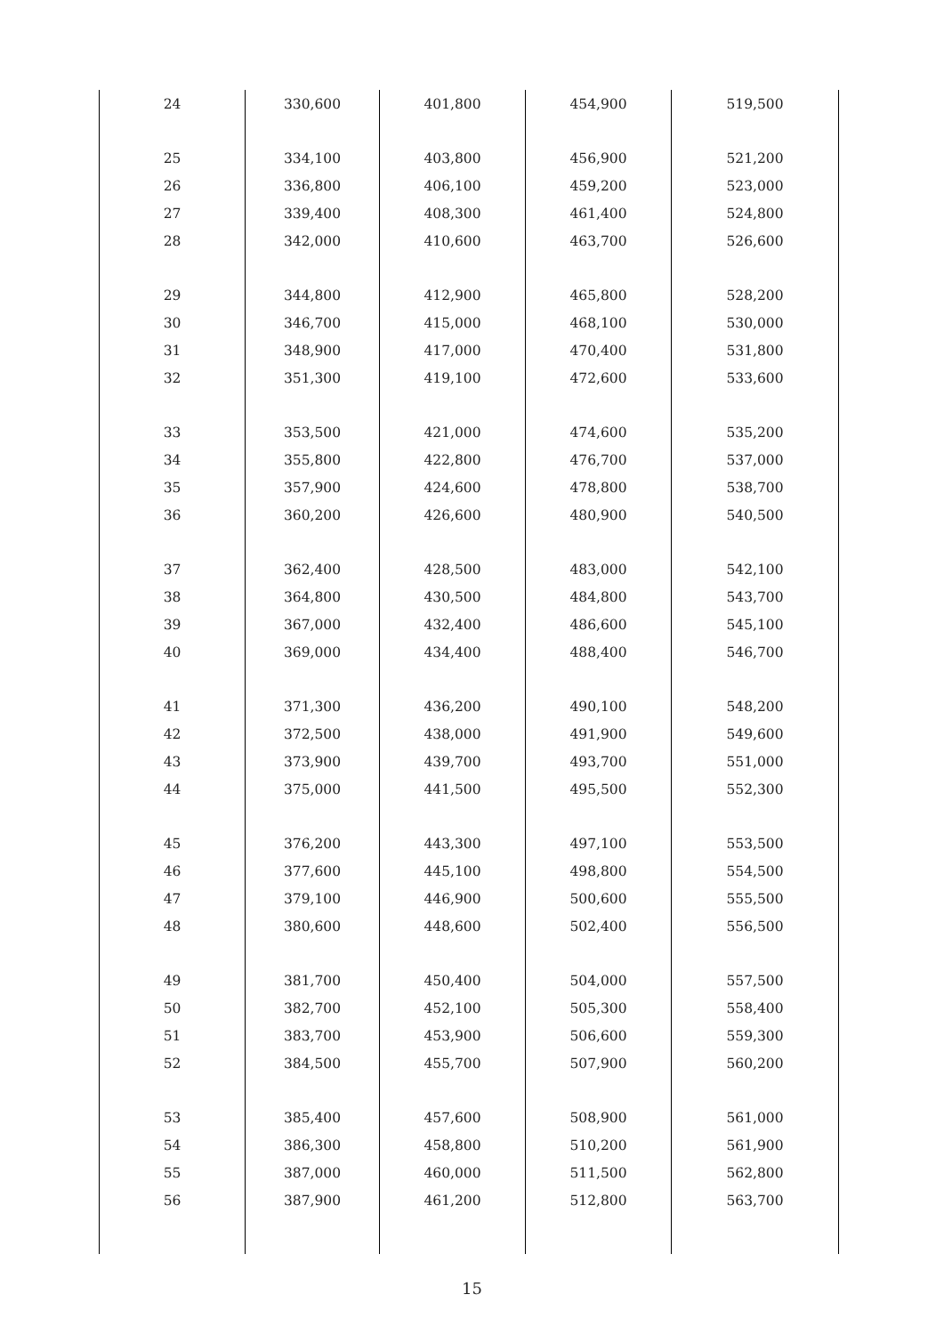| 24 | 330,600 | 401,800 | 454,900 | 519,500 |
| 25 | 334,100 | 403,800 | 456,900 | 521,200 |
| 26 | 336,800 | 406,100 | 459,200 | 523,000 |
| 27 | 339,400 | 408,300 | 461,400 | 524,800 |
| 28 | 342,000 | 410,600 | 463,700 | 526,600 |
| 29 | 344,800 | 412,900 | 465,800 | 528,200 |
| 30 | 346,700 | 415,000 | 468,100 | 530,000 |
| 31 | 348,900 | 417,000 | 470,400 | 531,800 |
| 32 | 351,300 | 419,100 | 472,600 | 533,600 |
| 33 | 353,500 | 421,000 | 474,600 | 535,200 |
| 34 | 355,800 | 422,800 | 476,700 | 537,000 |
| 35 | 357,900 | 424,600 | 478,800 | 538,700 |
| 36 | 360,200 | 426,600 | 480,900 | 540,500 |
| 37 | 362,400 | 428,500 | 483,000 | 542,100 |
| 38 | 364,800 | 430,500 | 484,800 | 543,700 |
| 39 | 367,000 | 432,400 | 486,600 | 545,100 |
| 40 | 369,000 | 434,400 | 488,400 | 546,700 |
| 41 | 371,300 | 436,200 | 490,100 | 548,200 |
| 42 | 372,500 | 438,000 | 491,900 | 549,600 |
| 43 | 373,900 | 439,700 | 493,700 | 551,000 |
| 44 | 375,000 | 441,500 | 495,500 | 552,300 |
| 45 | 376,200 | 443,300 | 497,100 | 553,500 |
| 46 | 377,600 | 445,100 | 498,800 | 554,500 |
| 47 | 379,100 | 446,900 | 500,600 | 555,500 |
| 48 | 380,600 | 448,600 | 502,400 | 556,500 |
| 49 | 381,700 | 450,400 | 504,000 | 557,500 |
| 50 | 382,700 | 452,100 | 505,300 | 558,400 |
| 51 | 383,700 | 453,900 | 506,600 | 559,300 |
| 52 | 384,500 | 455,700 | 507,900 | 560,200 |
| 53 | 385,400 | 457,600 | 508,900 | 561,000 |
| 54 | 386,300 | 458,800 | 510,200 | 561,900 |
| 55 | 387,000 | 460,000 | 511,500 | 562,800 |
| 56 | 387,900 | 461,200 | 512,800 | 563,700 |
15